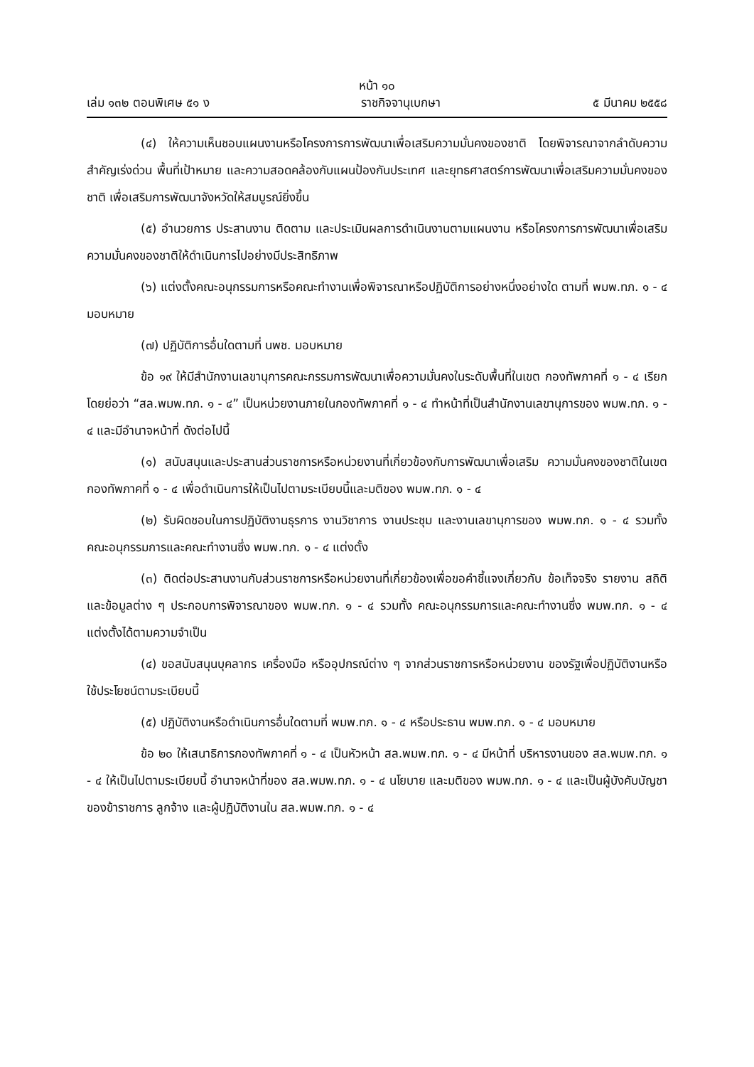หน้า ๑๐
เล่ม ๑๓๒ ตอนพิเศษ ๕๑ ง ราชกิจจานุเบกษา ๕ มีนาคม ๒๕๕๘
(๔) ให้ความเห็นชอบแผนงานหรือโครงการการพัฒนาเพื่อเสริมความมั่นคงของชาติ โดยพิจารณาจากลำดับความสำคัญเร่งด่วน พื้นที่เป้าหมาย และความสอดคล้องกับแผนป้องกันประเทศ และยุทธศาสตร์การพัฒนาเพื่อเสริมความมั่นคงของชาติ เพื่อเสริมการพัฒนาจังหวัดให้สมบูรณ์ยิ่งขึ้น
(๕) อำนวยการ ประสานงาน ติดตาม และประเมินผลการดำเนินงานตามแผนงาน หรือโครงการการพัฒนาเพื่อเสริมความมั่นคงของชาติให้ดำเนินการไปอย่างมีประสิทธิภาพ
(๖) แต่งตั้งคณะอนุกรรมการหรือคณะทำงานเพื่อพิจารณาหรือปฏิบัติการอย่างหนึ่งอย่างใด ตามที่ พมพ.ทภ. ๑ - ๔ มอบหมาย
(๗) ปฏิบัติการอื่นใดตามที่ นพช. มอบหมาย
ข้อ ๑๙ ให้มีสำนักงานเลขานุการคณะกรรมการพัฒนาเพื่อความมั่นคงในระดับพื้นที่ในเขต กองทัพภาคที่ ๑ - ๔ เรียกโดยย่อว่า “สล.พมพ.ทภ. ๑ - ๔” เป็นหน่วยงานภายในกองทัพภาคที่ ๑ - ๔ ทำหน้าที่เป็นสำนักงานเลขานุการของ พมพ.ทภ. ๑ - ๔ และมีอำนาจหน้าที่ ดังต่อไปนี้
(๑) สนับสนุนและประสานส่วนราชการหรือหน่วยงานที่เกี่ยวข้องกับการพัฒนาเพื่อเสริม ความมั่นคงของชาติในเขตกองทัพภาคที่ ๑ - ๔ เพื่อดำเนินการให้เป็นไปตามระเบียบนี้และมติของ พมพ.ทภ. ๑ - ๔
(๒) รับผิดชอบในการปฏิบัติงานธุรการ งานวิชาการ งานประชุม และงานเลขานุการของ พมพ.ทภ. ๑ - ๔ รวมทั้งคณะอนุกรรมการและคณะทำงานซึ่ง พมพ.ทภ. ๑ - ๔ แต่งตั้ง
(๓) ติดต่อประสานงานกับส่วนราชการหรือหน่วยงานที่เกี่ยวข้องเพื่อขอคำชี้แจงเกี่ยวกับ ข้อเท็จจริง รายงาน สถิติ และข้อมูลต่าง ๆ ประกอบการพิจารณาของ พมพ.ทภ. ๑ - ๔ รวมทั้ง คณะอนุกรรมการและคณะทำงานซึ่ง พมพ.ทภ. ๑ - ๔ แต่งตั้งได้ตามความจำเป็น
(๔) ขอสนับสนุนบุคลากร เครื่องมือ หรืออุปกรณ์ต่าง ๆ จากส่วนราชการหรือหน่วยงาน ของรัฐเพื่อปฏิบัติงานหรือใช้ประโยชน์ตามระเบียบนี้
(๕) ปฏิบัติงานหรือดำเนินการอื่นใดตามที่ พมพ.ทภ. ๑ - ๔ หรือประธาน พมพ.ทภ. ๑ - ๔ มอบหมาย
ข้อ ๒๐ ให้เสนาธิการกองทัพภาคที่ ๑ - ๔ เป็นหัวหน้า สล.พมพ.ทภ. ๑ - ๔ มีหน้าที่ บริหารงานของ สล.พมพ.ทภ. ๑ - ๔ ให้เป็นไปตามระเบียบนี้ อำนาจหน้าที่ของ สล.พมพ.ทภ. ๑ - ๔ นโยบาย และมติของ พมพ.ทภ. ๑ - ๔ และเป็นผู้บังคับบัญชาของข้าราชการ ลูกจ้าง และผู้ปฏิบัติงานใน สล.พมพ.ทภ. ๑ - ๔